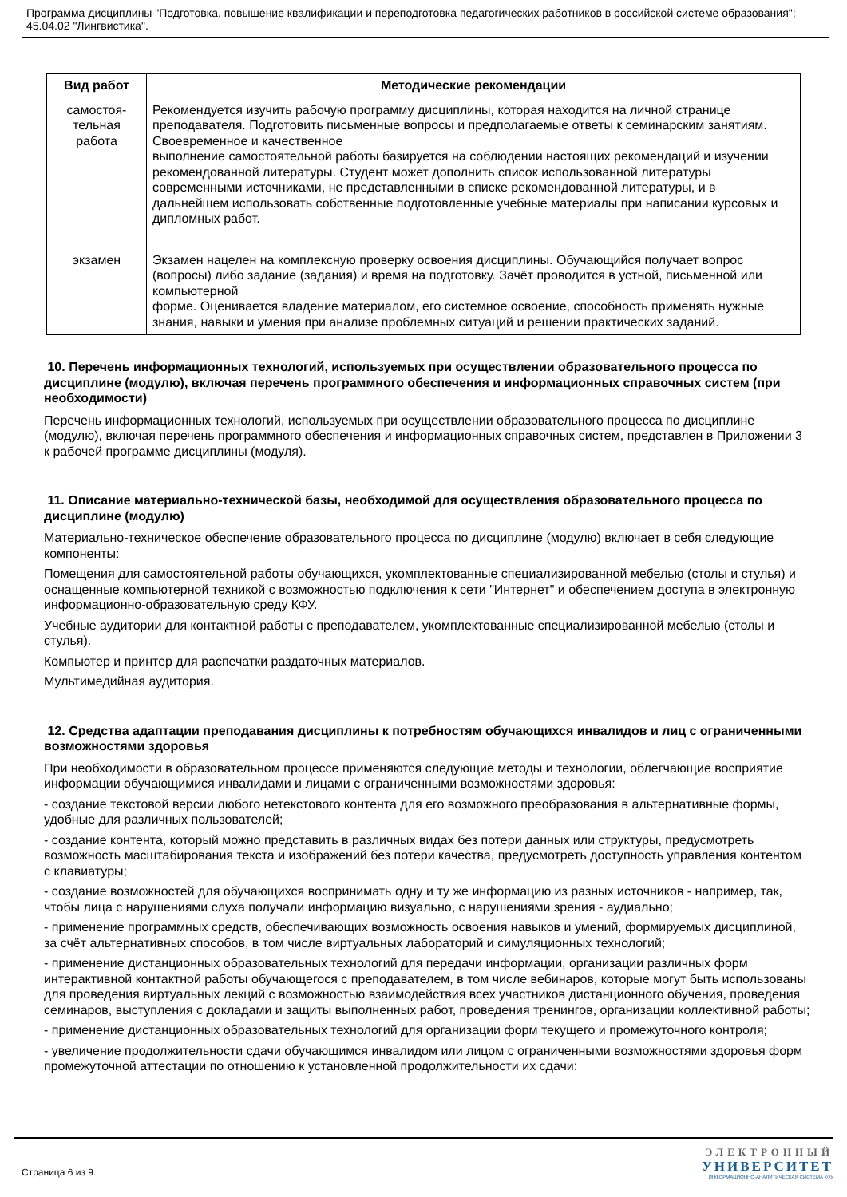Программа дисциплины "Подготовка, повышение квалификации и переподготовка педагогических работников в российской системе образования"; 45.04.02 "Лингвистика".
| Вид работ | Методические рекомендации |
| --- | --- |
| самостоя- тельная работа | Рекомендуется изучить рабочую программу дисциплины, которая находится на личной странице преподавателя. Подготовить письменные вопросы и предполагаемые ответы к семинарским занятиям. Своевременное и качественное выполнение самостоятельной работы базируется на соблюдении настоящих рекомендаций и изучении рекомендованной литературы. Студент может дополнить список использованной литературы современными источниками, не представленными в списке рекомендованной литературы, и в дальнейшем использовать собственные подготовленные учебные материалы при написании курсовых и дипломных работ. |
| экзамен | Экзамен нацелен на комплексную проверку освоения дисциплины. Обучающийся получает вопрос (вопросы) либо задание (задания) и время на подготовку. Зачёт проводится в устной, письменной или компьютерной форме. Оценивается владение материалом, его системное освоение, способность применять нужные знания, навыки и умения при анализе проблемных ситуаций и решении практических заданий. |
10. Перечень информационных технологий, используемых при осуществлении образовательного процесса по дисциплине (модулю), включая перечень программного обеспечения и информационных справочных систем (при необходимости)
Перечень информационных технологий, используемых при осуществлении образовательного процесса по дисциплине (модулю), включая перечень программного обеспечения и информационных справочных систем, представлен в Приложении 3 к рабочей программе дисциплины (модуля).
11. Описание материально-технической базы, необходимой для осуществления образовательного процесса по дисциплине (модулю)
Материально-техническое обеспечение образовательного процесса по дисциплине (модулю) включает в себя следующие компоненты:
Помещения для самостоятельной работы обучающихся, укомплектованные специализированной мебелью (столы и стулья) и оснащенные компьютерной техникой с возможностью подключения к сети "Интернет" и обеспечением доступа в электронную информационно-образовательную среду КФУ.
Учебные аудитории для контактной работы с преподавателем, укомплектованные специализированной мебелью (столы и стулья).
Компьютер и принтер для распечатки раздаточных материалов.
Мультимедийная аудитория.
12. Средства адаптации преподавания дисциплины к потребностям обучающихся инвалидов и лиц с ограниченными возможностями здоровья
При необходимости в образовательном процессе применяются следующие методы и технологии, облегчающие восприятие информации обучающимися инвалидами и лицами с ограниченными возможностями здоровья:
- создание текстовой версии любого нетекстового контента для его возможного преобразования в альтернативные формы, удобные для различных пользователей;
- создание контента, который можно представить в различных видах без потери данных или структуры, предусмотреть возможность масштабирования текста и изображений без потери качества, предусмотреть доступность управления контентом с клавиатуры;
- создание возможностей для обучающихся воспринимать одну и ту же информацию из разных источников - например, так, чтобы лица с нарушениями слуха получали информацию визуально, с нарушениями зрения - аудиально;
- применение программных средств, обеспечивающих возможность освоения навыков и умений, формируемых дисциплиной, за счёт альтернативных способов, в том числе виртуальных лабораторий и симуляционных технологий;
- применение дистанционных образовательных технологий для передачи информации, организации различных форм интерактивной контактной работы обучающегося с преподавателем, в том числе вебинаров, которые могут быть использованы для проведения виртуальных лекций с возможностью взаимодействия всех участников дистанционного обучения, проведения семинаров, выступления с докладами и защиты выполненных работ, проведения тренингов, организации коллективной работы;
- применение дистанционных образовательных технологий для организации форм текущего и промежуточного контроля;
- увеличение продолжительности сдачи обучающимся инвалидом или лицом с ограниченными возможностями здоровья форм промежуточной аттестации по отношению к установленной продолжительности их сдачи:
Страница 6 из 9.
ЭЛЕКТРОННЫЙ
УНИВЕРСИТЕТ
ИНФОРМАЦИОННО-АНАЛИТИЧЕСКАЯ СИСТЕМА КФУ